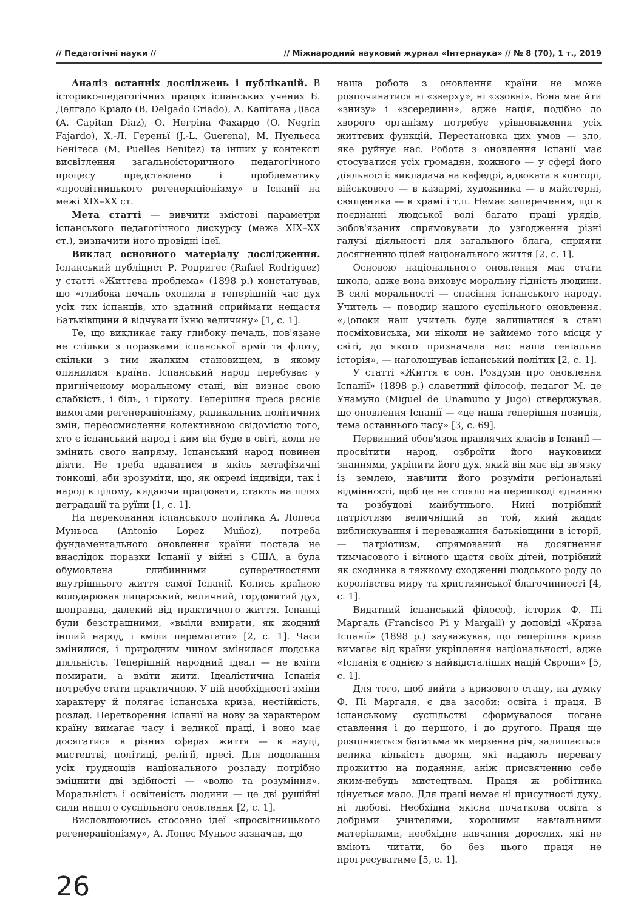// Педагогічні науки // // Міжнародний науковий журнал «Інтернаука» // № 8 (70), 1 т., 2019
Аналіз останніх досліджень і публікацій. В історико-педагогічних працях іспанських учених Б. Делгадо Кріадо (B. Delgado Criado), А. Капітана Діаса (A. Capitan Diaz), О. Негріна Фахардо (O. Negrin Fajardo), Х.-Л. Гереньї (J.-L. Guerena), М. Пуельєса Бенітеса (M. Puelles Benitez) та інших у контексті висвітлення загальноісторичного педагогічного процесу представлено і проблематику «просвітницького регенераціонізму» в Іспанії на межі XIX–XX ст.
Мета статті — вивчити змістові параметри іспанського педагогічного дискурсу (межа XIX–XX ст.), визначити його провідні ідеї.
Виклад основного матеріалу дослідження. Іспанський публіцист Р. Родригес (Rafael Rodriguez) у статті «Життєва проблема» (1898 р.) констатував, що «глибока печаль охопила в теперішній час дух усіх тих іспанців, хто здатний сприймати нещастя Батьківщини й відчувати їхню величину» [1, с. 1].
Те, що викликає таку глибоку печаль, пов'язане не стільки з поразками іспанської армії та флоту, скільки з тим жалким становищем, в якому опинилася країна. Іспанський народ перебуває у пригніченому моральному стані, він визнає свою слабкість, і біль, і гіркоту. Теперішня преса рясніє вимогами регенераціонізму, радикальних політичних змін, переосмислення колективною свідомістю того, хто є іспанський народ і ким він буде в світі, коли не змінить свого напряму. Іспанський народ повинен діяти. Не треба вдаватися в якісь метафізичні тонкощі, аби зрозуміти, що, як окремі індивіди, так і народ в цілому, кидаючи працювати, стають на шлях деградації та руїни [1, с. 1].
На переконання іспанського політика А. Лопеса Муньоса (Antonio Lopez Muñoz), потреба фундаментального оновлення країни постала не внаслідок поразки Іспанії у війні з США, а була обумовлена глибинними суперечностями внутрішнього життя самої Іспанії. Колись країною володарював лицарський, величний, гордовитий дух, щоправда, далекий від практичного життя. Іспанці були безстрашними, «вміли вмирати, як жодний інший народ, і вміли перемагати» [2, с. 1]. Часи змінилися, і природним чином змінилася людська діяльність. Теперішній народний ідеал — не вміти помирати, а вміти жити. Ідеалістична Іспанія потребує стати практичною. У цій необхідності зміни характеру й полягає іспанська криза, нестійкість, розлад. Перетворення Іспанії на нову за характером країну вимагає часу і великої праці, і воно має досягатися в різних сферах життя — в науці, мистецтві, політиці, релігії, пресі. Для подолання усіх труднощів національного розладу потрібно зміцнити дві здібності — «волю та розуміння». Моральність і освіченість людини — це дві рушійні сили нашого суспільного оновлення [2, с. 1].
Висловлюючись стосовно ідеї «просвітницького регенераціонізму», А. Лопес Муньос зазначав, що
наша робота з оновлення країни не може розпочинатися ні «зверху», ні «ззовні». Вона має йти «знизу» і «зсередини», адже нація, подібно до хворого організму потребує урівноваження усіх життєвих функцій. Перестановка цих умов — зло, яке руйнує нас. Робота з оновлення Іспанії має стосуватися усіх громадян, кожного — у сфері його діяльності: викладача на кафедрі, адвоката в конторі, військового — в казармі, художника — в майстерні, священика — в храмі і т.п. Немає заперечення, що в поєднанні людської волі багато праці урядів, зобов'язаних спрямовувати до узгодження різні галузі діяльності для загального блага, сприяти досягненню цілей національного життя [2, с. 1].
Основою національного оновлення має стати школа, адже вона виховує моральну гідність людини. В силі моральності — спасіння іспанського народу. Учитель — поводир нашого суспільного оновлення. «Допоки наш учитель буде залишатися в стані посміховиська, ми ніколи не займемо того місця у світі, до якого призначала нас наша геніальна історія», — наголошував іспанський політик [2, с. 1].
У статті «Життя є сон. Роздуми про оновлення Іспанії» (1898 р.) славетний філософ, педагог М. де Унамуно (Miguel de Unamuno y Jugo) стверджував, що оновлення Іспанії — «це наша теперішня позиція, тема останнього часу» [3, с. 69].
Первинний обов'язок правлячих класів в Іспанії — просвітити народ, озброїти його науковими знаннями, укріпити його дух, який він має від зв'язку із землею, навчити його розуміти регіональні відмінності, щоб це не стояло на перешкоді єднанню та розбудові майбутнього. Нині потрібний патріотизм величніший за той, який жадає виблискування і переважання батьківщини в історії, — патріотизм, спрямований на досягнення тимчасового і вічного щастя своїх дітей, потрібний як сходинка в тяжкому сходженні людського роду до королівства миру та християнської благочинності [4, с. 1].
Видатний іспанський філософ, історик Ф. Пі Маргаль (Francisco Pi y Margall) у доповіді «Криза Іспанії» (1898 р.) зауважував, що теперішня криза вимагає від країни укріплення національності, адже «Іспанія є однією з найвідсталіших націй Європи» [5, с. 1].
Для того, щоб вийти з кризового стану, на думку Ф. Пі Маргаля, є два засоби: освіта і праця. В іспанському суспільстві сформувалося погане ставлення і до першого, і до другого. Праця ще розцінюється багатьма як мерзенна річ, залишається велика кількість дворян, які надають перевагу прожиттю на подаяння, аніж присвяченню себе яким-небудь мистецтвам. Праця ж робітника цінується мало. Для праці немає ні присутності духу, ні любові. Необхідна якісна початкова освіта з добрими учителями, хорошими навчальними матеріалами, необхідне навчання дорослих, які не вміють читати, бо без цього праця не прогресуватиме [5, с. 1].
26